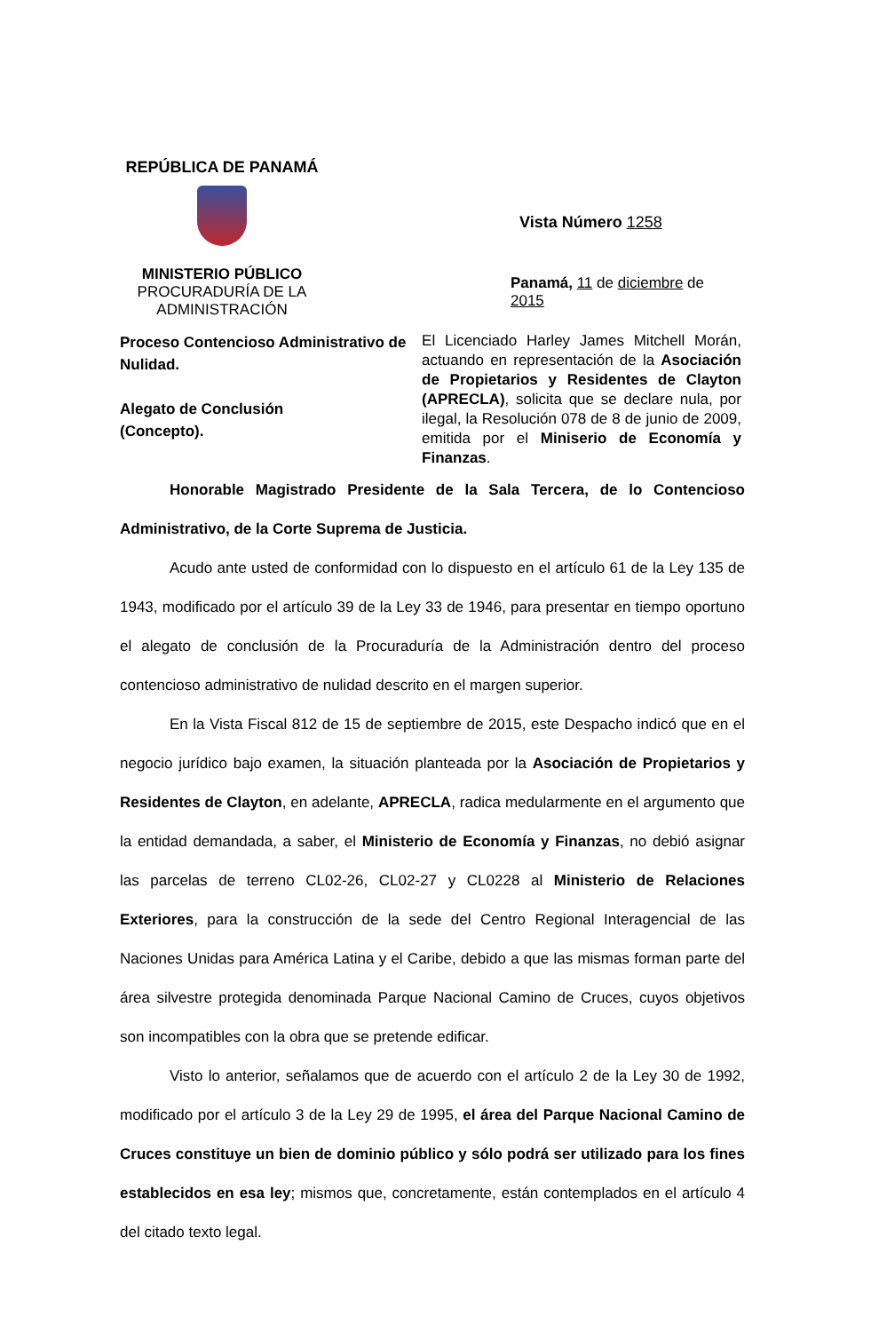REPÚBLICA DE PANAMÁ
MINISTERIO PÚBLICO
PROCURADURÍA DE LA
ADMINISTRACIÓN
Vista Número 1258
Panamá, 11 de diciembre de 2015
Proceso Contencioso Administrativo de Nulidad.
Alegato de Conclusión
(Concepto).
El Licenciado Harley James Mitchell Morán, actuando en representación de la Asociación de Propietarios y Residentes de Clayton (APRECLA), solicita que se declare nula, por ilegal, la Resolución 078 de 8 de junio de 2009, emitida por el Miniserio de Economía y Finanzas.
Honorable Magistrado Presidente de la Sala Tercera, de lo Contencioso Administrativo, de la Corte Suprema de Justicia.
Acudo ante usted de conformidad con lo dispuesto en el artículo 61 de la Ley 135 de 1943, modificado por el artículo 39 de la Ley 33 de 1946, para presentar en tiempo oportuno el alegato de conclusión de la Procuraduría de la Administración dentro del proceso contencioso administrativo de nulidad descrito en el margen superior.
En la Vista Fiscal 812 de 15 de septiembre de 2015, este Despacho indicó que en el negocio jurídico bajo examen, la situación planteada por la Asociación de Propietarios y Residentes de Clayton, en adelante, APRECLA, radica medularmente en el argumento que la entidad demandada, a saber, el Ministerio de Economía y Finanzas, no debió asignar las parcelas de terreno CL02-26, CL02-27 y CL0228 al Ministerio de Relaciones Exteriores, para la construcción de la sede del Centro Regional Interagencial de las Naciones Unidas para América Latina y el Caribe, debido a que las mismas forman parte del área silvestre protegida denominada Parque Nacional Camino de Cruces, cuyos objetivos son incompatibles con la obra que se pretende edificar.
Visto lo anterior, señalamos que de acuerdo con el artículo 2 de la Ley 30 de 1992, modificado por el artículo 3 de la Ley 29 de 1995, el área del Parque Nacional Camino de Cruces constituye un bien de dominio público y sólo podrá ser utilizado para los fines establecidos en esa ley; mismos que, concretamente, están contemplados en el artículo 4 del citado texto legal.